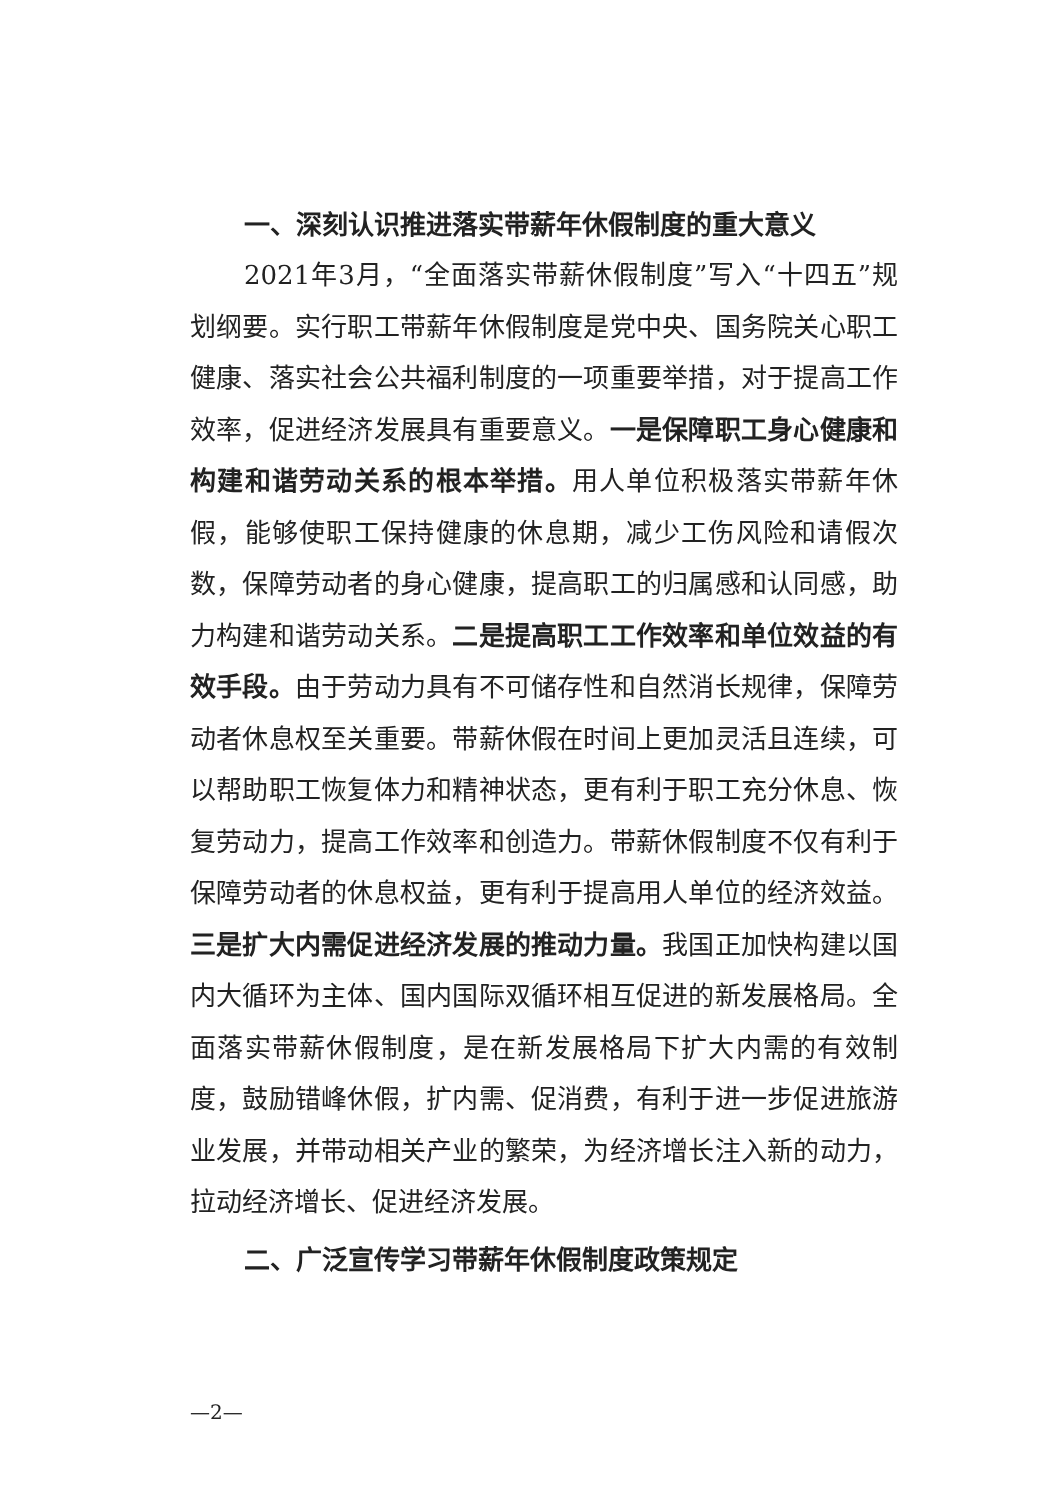一、深刻认识推进落实带薪年休假制度的重大意义
2021年3月，“全面落实带薪休假制度”写入“十四五”规划纲要。实行职工带薪年休假制度是党中央、国务院关心职工健康、落实社会公共福利制度的一项重要举措，对于提高工作效率，促进经济发展具有重要意义。一是保障职工身心健康和构建和谐劳动关系的根本举措。用人单位积极落实带薪年休假，能够使职工保持健康的休息期，减少工伤风险和请假次数，保障劳动者的身心健康，提高职工的归属感和认同感，助力构建和谐劳动关系。二是提高职工工作效率和单位效益的有效手段。由于劳动力具有不可储存性和自然消长规律，保障劳动者休息权至关重要。带薪休假在时间上更加灵活且连续，可以帮助职工恢复体力和精神状态，更有利于职工充分休息、恢复劳动力，提高工作效率和创造力。带薪休假制度不仅有利于保障劳动者的休息权益，更有利于提高用人单位的经济效益。三是扩大内需促进经济发展的推动力量。我国正加快构建以国内大循环为主体、国内国际双循环相互促进的新发展格局。全面落实带薪休假制度，是在新发展格局下扩大内需的有效制度，鼓励错峰休假，扩内需、促消费，有利于进一步促进旅游业发展，并带动相关产业的繁荣，为经济增长注入新的动力，拉动经济增长、促进经济发展。
二、广泛宣传学习带薪年休假制度政策规定
—2—